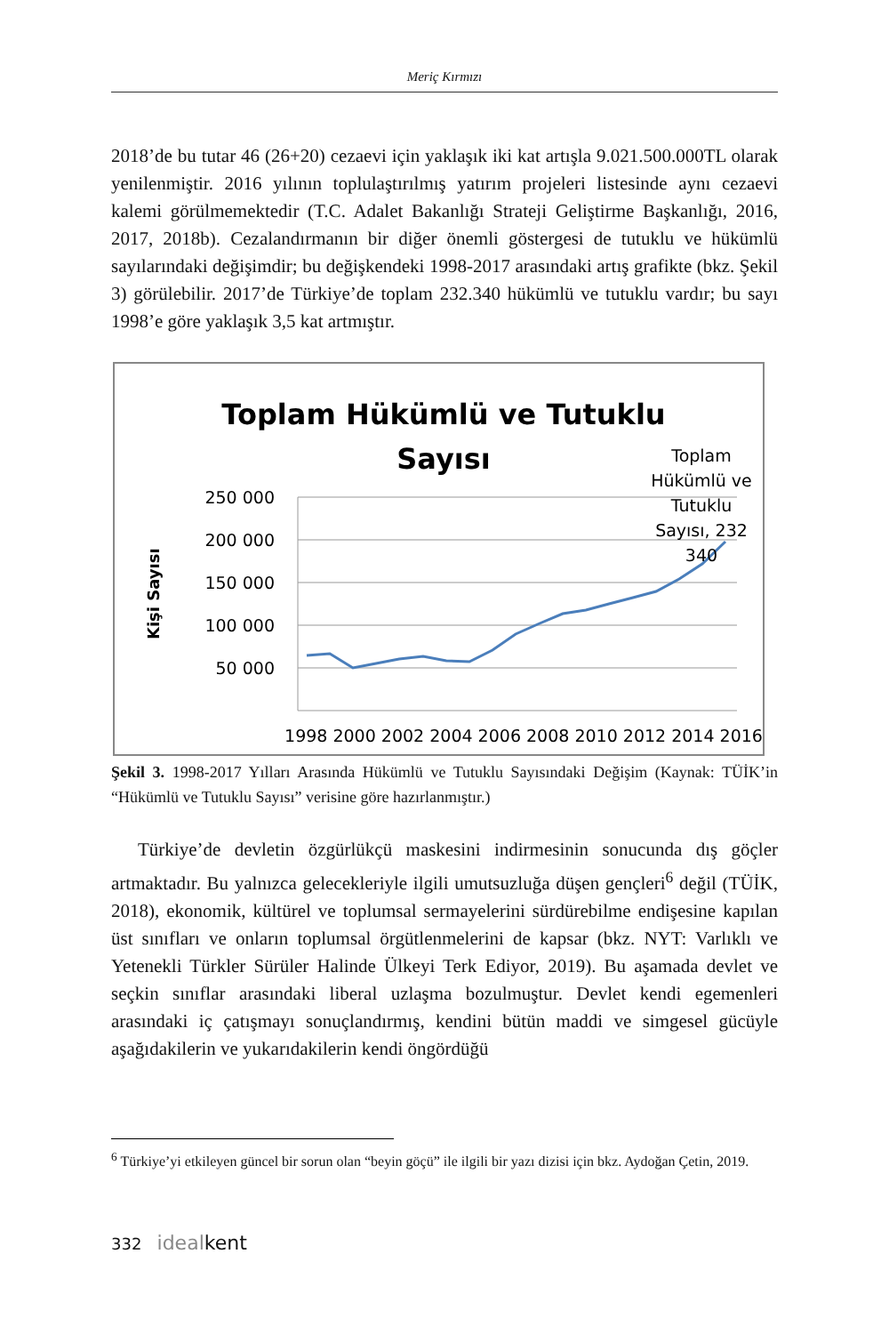Meriç Kırmızı
2018’de bu tutar 46 (26+20) cezaevi için yaklaşık iki kat artışla 9.021.500.000TL olarak yenilenmiştir. 2016 yılının toplulaştırılmış yatırım projeleri listesinde aynı cezaevi kalemi görülmemektedir (T.C. Adalet Bakanlığı Strateji Geliştirme Başkanlığı, 2016, 2017, 2018b). Cezalandırmanın bir diğer önemli göstergesi de tutuklu ve hükümlü sayılarındaki değişimdir; bu değişkendeki 1998-2017 arasındaki artış grafikte (bkz. Şekil 3) görülebilir. 2017’de Türkiye’de toplam 232.340 hükümlü ve tutuklu vardır; bu sayı 1998’e göre yaklaşık 3,5 kat artmıştır.
Toplam Hükümlü ve Tutuklu
Sayısı
250 000
200 000
150 000
100 000
50 000
Kişi Sayısı
1998 2000 2002 2004 2006 2008 2010 2012 2014 2016
Toplam
Hükümlü ve
Tutuklu
Sayısı, 232
340
Şekil 3. 1998-2017 Yılları Arasında Hükümlü ve Tutuklu Sayısındaki Değişim (Kaynak: TÜİK’in “Hükümlü ve Tutuklu Sayısı” verisine göre hazırlanmıştır.)
Türkiye’de devletin özgürlükçü maskesini indirmesinin sonucunda dış göçler artmaktadır. Bu yalnızca gelecekleriyle ilgili umutsuzluğa düşen gençleri<sup>6</sup> değil (TÜİK, 2018), ekonomik, kültürel ve toplumsal sermayelerini sürdürebilme endişesine kapılan üst sınıfları ve onların toplumsal örgütlenmelerini de kapsar (bkz. NYT: Varlıklı ve Yetenekli Türkler Sürüler Halinde Ülkeyi Terk Ediyor, 2019). Bu aşamada devlet ve seçkin sınıflar arasındaki liberal uzlaşma bozulmuştur. Devlet kendi egemenleri arasındaki iç çatışmayı sonuçlandırmış, kendini bütün maddi ve simgesel gücüyle aşağıdakilerin ve yukarıdakilerin kendi öngördüğü
<sup>6</sup> Türkiye’yi etkileyen güncel bir sorun olan “beyin göçü” ile ilgili bir yazı dizisi için bkz. Aydoğan Çetin, 2019.
332 ideal kent